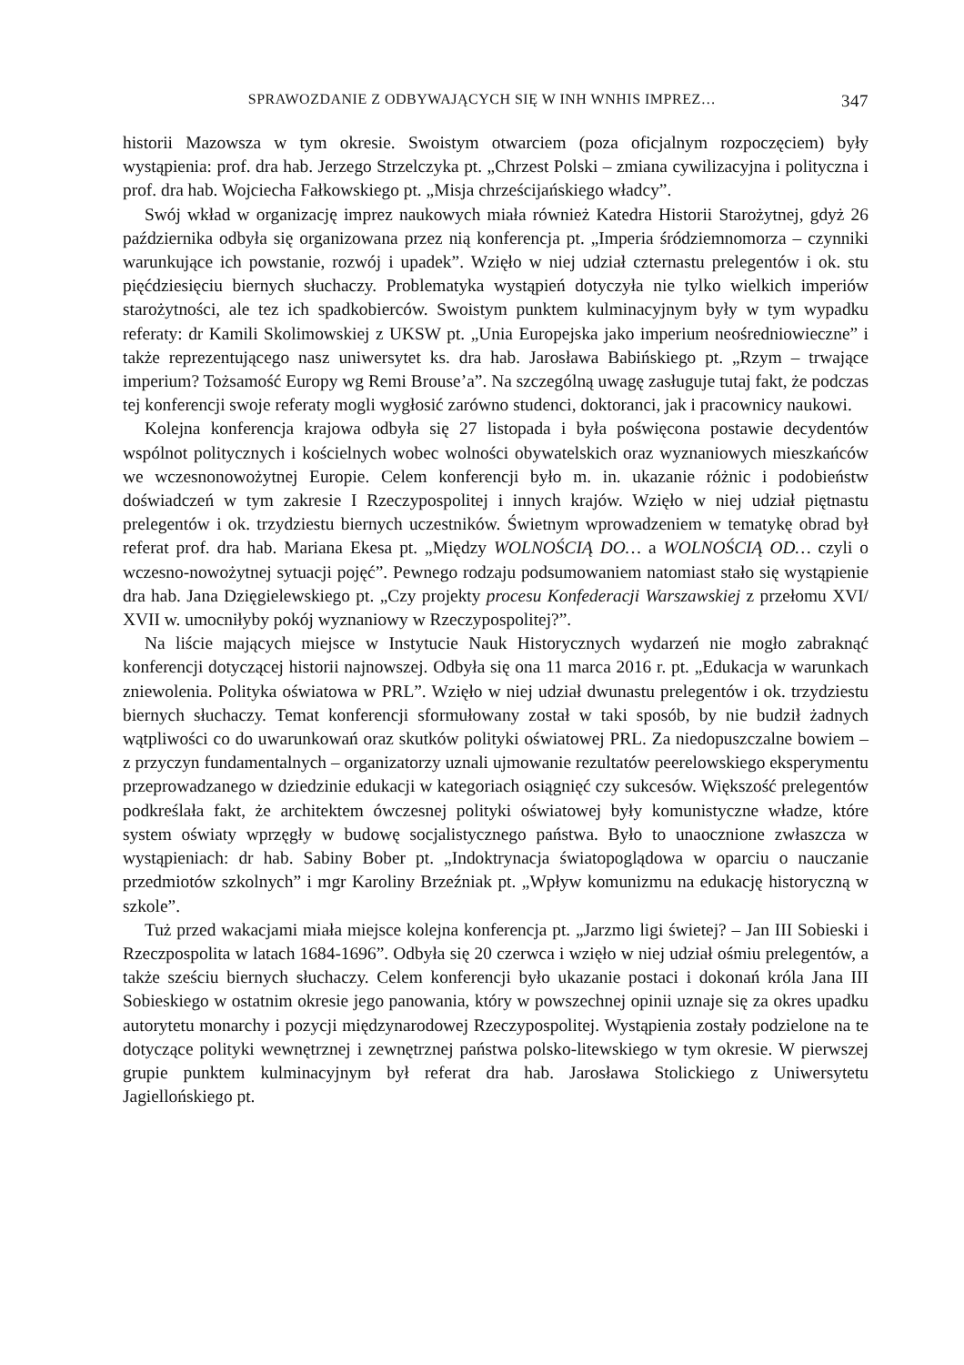SPRAWOZDANIE Z ODBYWAJĄCYCH SIĘ W INH WNHIS IMPREZ… 347
historii Mazowsza w tym okresie. Swoistym otwarciem (poza oficjalnym rozpoczęciem) były wystąpienia: prof. dra hab. Jerzego Strzelczyka pt. „Chrzest Polski – zmiana cywilizacyjna i polityczna i prof. dra hab. Wojciecha Fałkowskiego pt. „Misja chrześcijańskiego władcy”.
Swój wkład w organizację imprez naukowych miała również Katedra Historii Starożytnej, gdyż 26 października odbyła się organizowana przez nią konferencja pt. „Imperia śródziemnomorza – czynniki warunkujące ich powstanie, rozwój i upadek”. Wzięło w niej udział czternastu prelegentów i ok. stu pięćdziesięciu biernych słuchaczy. Problematyka wystąpień dotyczyła nie tylko wielkich imperiów starożytności, ale tez ich spadkobierców. Swoistym punktem kulminacyjnym były w tym wypadku referaty: dr Kamili Skolimowskiej z UKSW pt. „Unia Europejska jako imperium neośredniowieczne” i także reprezentującego nasz uniwersytet ks. dra hab. Jarosława Babińskiego pt. „Rzym – trwające imperium? Tożsamość Europy wg Remi Brouse’a”. Na szczególną uwagę zasługuje tutaj fakt, że podczas tej konferencji swoje referaty mogli wygłosić zarówno studenci, doktoranci, jak i pracownicy naukowi.
Kolejna konferencja krajowa odbyła się 27 listopada i była poświęcona postawie decydentów wspólnot politycznych i kościelnych wobec wolności obywatelskich oraz wyznaniowych mieszkańców we wczesnonowożytnej Europie. Celem konferencji było m. in. ukazanie różnic i podobieństw doświadczeń w tym zakresie I Rzeczypospolitej i innych krajów. Wzięło w niej udział piętnastu prelegentów i ok. trzydziestu biernych uczestników. Świetnym wprowadzeniem w tematykę obrad był referat prof. dra hab. Mariana Ekesa pt. „Między WOLNOŚCIĄ DO… a WOLNOŚCIĄ OD… czyli o wczesno-nowożytnej sytuacji pojęć”. Pewnego rodzaju podsumowaniem natomiast stało się wystąpienie dra hab. Jana Dzięgielewskiego pt. „Czy projekty procesu Konfederacji Warszawskiej z przełomu XVI/ XVII w. umocniłyby pokój wyznaniowy w Rzeczypospolitej?”.
Na liście mających miejsce w Instytucie Nauk Historycznych wydarzeń nie mogło zabraknąć konferencji dotyczącej historii najnowszej. Odbyła się ona 11 marca 2016 r. pt. „Edukacja w warunkach zniewolenia. Polityka oświatowa w PRL”. Wzięło w niej udział dwunastu prelegentów i ok. trzydziestu biernych słuchaczy. Temat konferencji sformułowany został w taki sposób, by nie budził żadnych wątpliwości co do uwarunkowań oraz skutków polityki oświatowej PRL. Za niedopuszczalne bowiem – z przyczyn fundamentalnych – organizatorzy uznali ujmowanie rezultatów peerelowskiego eksperymentu przeprowadzanego w dziedzinie edukacji w kategoriach osiągnięć czy sukcesów. Większość prelegentów podkreślała fakt, że architektem ówczesnej polityki oświatowej były komunistyczne władze, które system oświaty wprzęgły w budowę socjalistycznego państwa. Było to unaocznione zwłaszcza w wystąpieniach: dr hab. Sabiny Bober pt. „Indoktrynacja światopoglądowa w oparciu o nauczanie przedmiotów szkolnych” i mgr Karoliny Brzeźniak pt. „Wpływ komunizmu na edukację historyczną w szkole”.
Tuż przed wakacjami miała miejsce kolejna konferencja pt. „Jarzmo ligi świetej? – Jan III Sobieski i Rzeczpospolita w latach 1684-1696”. Odbyła się 20 czerwca i wzięło w niej udział ośmiu prelegentów, a także sześciu biernych słuchaczy. Celem konferencji było ukazanie postaci i dokonań króla Jana III Sobieskiego w ostatnim okresie jego panowania, który w powszechnej opinii uznaje się za okres upadku autorytetu monarchy i pozycji międzynarodowej Rzeczypospolitej. Wystąpienia zostały podzielone na te dotyczące polityki wewnętrznej i zewnętrznej państwa polsko-litewskiego w tym okresie. W pierwszej grupie punktem kulminacyjnym był referat dra hab. Jarosława Stolickiego z Uniwersytetu Jagiellońskiego pt.